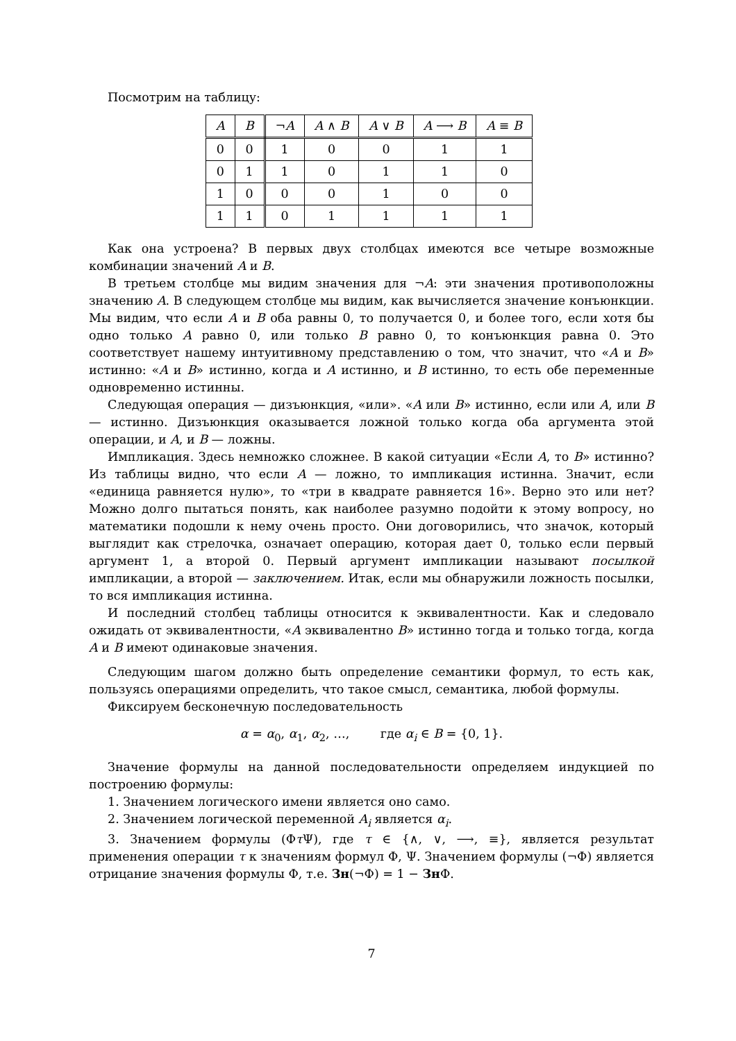Посмотрим на таблицу:
| A | B | ¬ A | A ∧ B | A ∨ B | A ⟶ B | A ≡ B |
| --- | --- | --- | --- | --- | --- | --- |
| 0 | 0 | 1 | 0 | 0 | 1 | 1 |
| 0 | 1 | 1 | 0 | 1 | 1 | 0 |
| 1 | 0 | 0 | 0 | 1 | 0 | 0 |
| 1 | 1 | 0 | 1 | 1 | 1 | 1 |
Как она устроена? В первых двух столбцах имеются все четыре возможные комбинации значений A и B.
В третьем столбце мы видим значения для ¬A: эти значения противоположны значению A. В следующем столбце мы видим, как вычисляется значение конъюнкции. Мы видим, что если A и B оба равны 0, то получается 0, и более того, если хотя бы одно только A равно 0, или только B равно 0, то конъюнкция равна 0. Это соответствует нашему интуитивному представлению о том, что значит, что «A и B» истинно: «A и B» истинно, когда и A истинно, и B истинно, то есть обе переменные одновременно истинны.
Следующая операция — дизъюнкция, «или». «A или B» истинно, если или A, или B — истинно. Дизъюнкция оказывается ложной только когда оба аргумента этой операции, и A, и B — ложны.
Импликация. Здесь немножко сложнее. В какой ситуации «Если A, то B» истинно? Из таблицы видно, что если A — ложно, то импликация истинна. Значит, если «единица равняется нулю», то «три в квадрате равняется 16». Верно это или нет? Можно долго пытаться понять, как наиболее разумно подойти к этому вопросу, но математики подошли к нему очень просто. Они договорились, что значок, который выглядит как стрелочка, означает операцию, которая дает 0, только если первый аргумент 1, а второй 0. Первый аргумент импликации называют посылкой импликации, а второй — заключением. Итак, если мы обнаружили ложность посылки, то вся импликация истинна.
И последний столбец таблицы относится к эквивалентности. Как и следовало ожидать от эквивалентности, «A эквивалентно B» истинно тогда и только тогда, когда A и B имеют одинаковые значения.
Следующим шагом должно быть определение семантики формул, то есть как, пользуясь операциями определить, что такое смысл, семантика, любой формулы.
Фиксируем бесконечную последовательность
α = α<sub>0</sub>, α<sub>1</sub>, α<sub>2</sub>, …, где α<sub>i</sub> ∈ B = {0, 1}.
Значение формулы на данной последовательности определяем индукцией по построению формулы:
1. Значением логического имени является оно само.
2. Значением логической переменной A<sub>i</sub> является α<sub>i</sub>.
3. Значением формулы (Φτ Ψ), где τ ∈ {∧, ∨, ⟶, ≡}, является результат применения операции τ к значениям формул Φ, Ψ. Значением формулы (¬Φ) является отрицание значения формулы Φ, т.е. Зн(¬Φ) = 1 − Зн Φ.
7